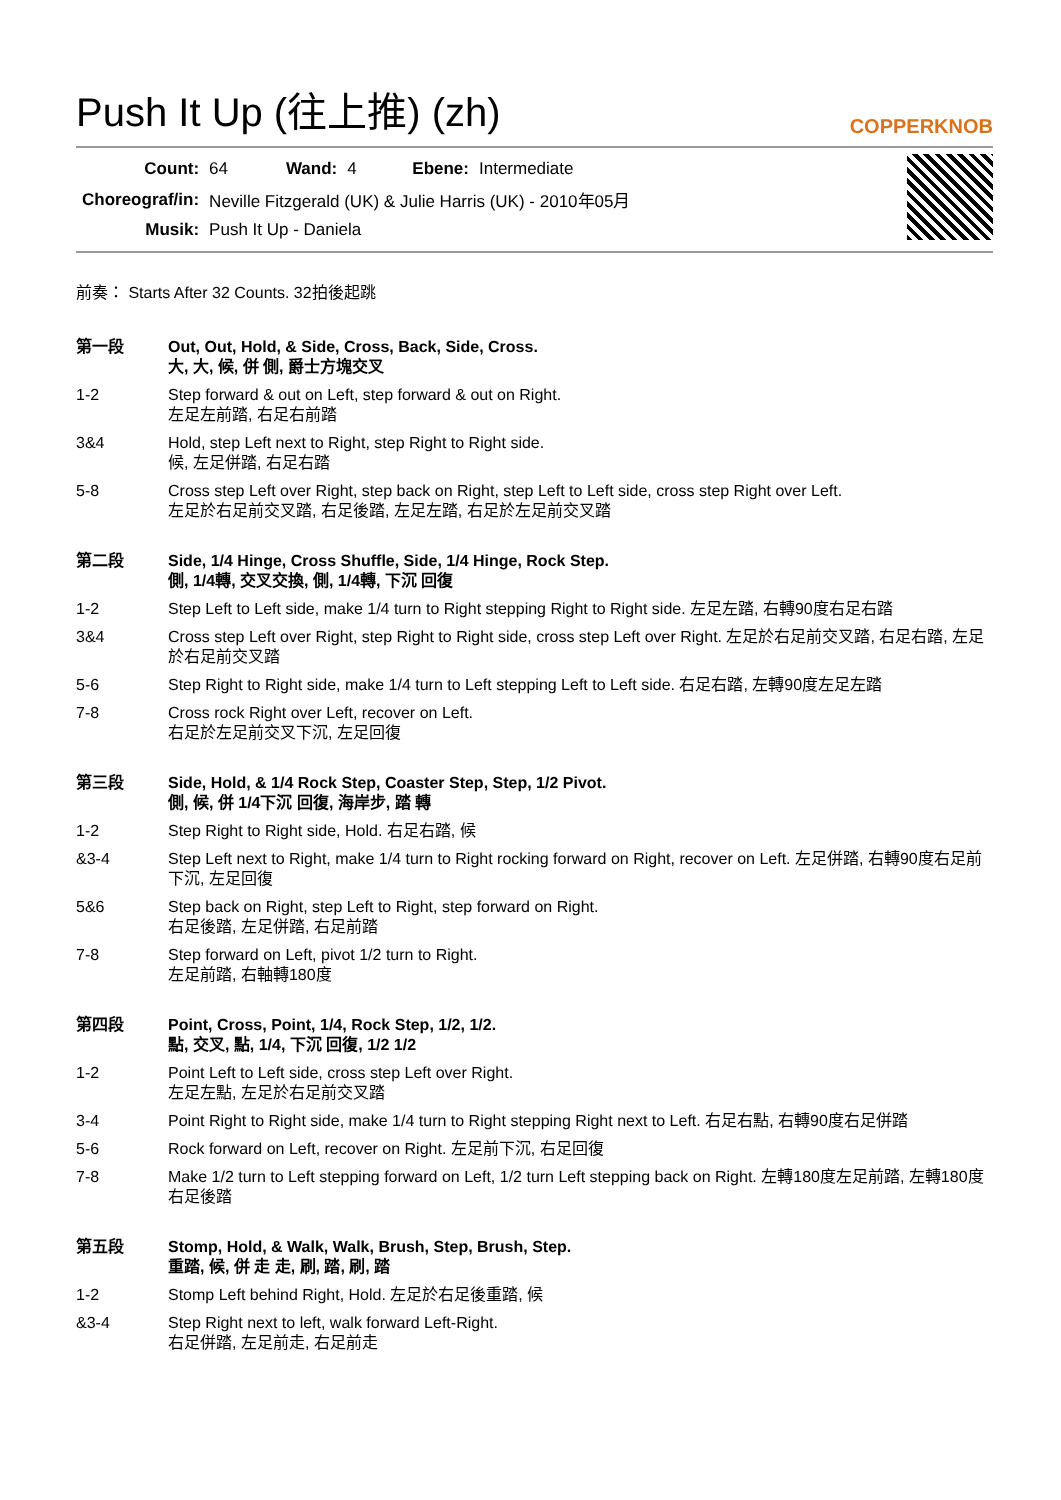Push It Up (往上推) (zh) COPPERKNOB
| Count: | 64 | Wand: | 4 | Ebene: | Intermediate |
| Choreograf/in: | Neville Fitzgerald (UK) & Julie Harris (UK) - 2010年05月 | | | | |
| Musik: | Push It Up - Daniela | | | | |
前奏： Starts After 32 Counts. 32拍後起跳
| 第一段 | Out, Out, Hold, & Side, Cross, Back, Side, Cross. 大, 大, 候, 併 側, 爵士方塊交叉 |
| 1-2 | Step forward & out on Left, step forward & out on Right. 左足左前踏, 右足右前踏 |
| 3&4 | Hold, step Left next to Right, step Right to Right side. 候, 左足併踏, 右足右踏 |
| 5-8 | Cross step Left over Right, step back on Right, step Left to Left side, cross step Right over Left. 左足於右足前交叉踏, 右足後踏, 左足左踏, 右足於左足前交叉踏 |
| 第二段 | Side, 1/4 Hinge, Cross Shuffle, Side, 1/4 Hinge, Rock Step. 側, 1/4轉, 交叉交換, 側, 1/4轉, 下沉 回復 |
| 1-2 | Step Left to Left side, make 1/4 turn to Right stepping Right to Right side. 左足左踏, 右轉90度右足右踏 |
| 3&4 | Cross step Left over Right, step Right to Right side, cross step Left over Right. 左足於右足前交叉踏, 右足右踏, 左足於右足前交叉踏 |
| 5-6 | Step Right to Right side, make 1/4 turn to Left stepping Left to Left side. 右足右踏, 左轉90度左足左踏 |
| 7-8 | Cross rock Right over Left, recover on Left. 右足於左足前交叉下沉, 左足回復 |
| 第三段 | Side, Hold, & 1/4 Rock Step, Coaster Step, Step, 1/2 Pivot. 側, 候, 併 1/4下沉 回復, 海岸步, 踏 轉 |
| 1-2 | Step Right to Right side, Hold. 右足右踏, 候 |
| &3-4 | Step Left next to Right, make 1/4 turn to Right rocking forward on Right, recover on Left. 左足併踏, 右轉90度右足前下沉, 左足回復 |
| 5&6 | Step back on Right, step Left to Right, step forward on Right. 右足後踏, 左足併踏, 右足前踏 |
| 7-8 | Step forward on Left, pivot 1/2 turn to Right. 左足前踏, 右軸轉180度 |
| 第四段 | Point, Cross, Point, 1/4, Rock Step, 1/2, 1/2. 點, 交叉, 點, 1/4, 下沉 回復, 1/2 1/2 |
| 1-2 | Point Left to Left side, cross step Left over Right. 左足左點, 左足於右足前交叉踏 |
| 3-4 | Point Right to Right side, make 1/4 turn to Right stepping Right next to Left. 右足右點, 右轉90度右足併踏 |
| 5-6 | Rock forward on Left, recover on Right. 左足前下沉, 右足回復 |
| 7-8 | Make 1/2 turn to Left stepping forward on Left, 1/2 turn Left stepping back on Right. 左轉180度左足前踏, 左轉180度右足後踏 |
| 第五段 | Stomp, Hold, & Walk, Walk, Brush, Step, Brush, Step. 重踏, 候, 併 走 走, 刷, 踏, 刷, 踏 |
| 1-2 | Stomp Left behind Right, Hold. 左足於右足後重踏, 候 |
| &3-4 | Step Right next to left, walk forward Left-Right. 右足併踏, 左足前走, 右足前走 |